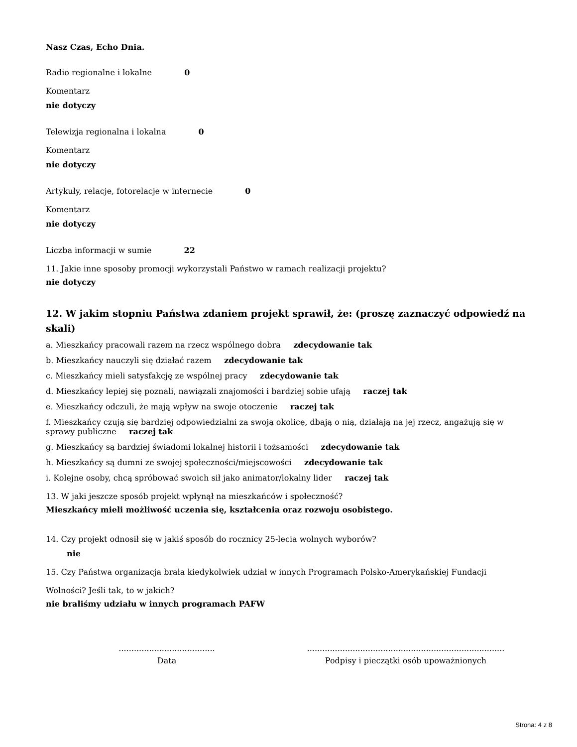Nasz Czas, Echo Dnia.
Radio regionalne i lokalne 0
Komentarz
nie dotyczy
Telewizja regionalna i lokalna 0
Komentarz
nie dotyczy
Artykuły, relacje, fotorelacje w internecie 0
Komentarz
nie dotyczy
Liczba informacji w sumie 22
11. Jakie inne sposoby promocji wykorzystali Państwo w ramach realizacji projektu?
nie dotyczy
12. W jakim stopniu Państwa zdaniem projekt sprawił, że: (proszę zaznaczyć odpowiedź na skali)
a. Mieszkańcy pracowali razem na rzecz wspólnego dobra zdecydowanie tak
b. Mieszkańcy nauczyli się działać razem zdecydowanie tak
c. Mieszkańcy mieli satysfakcję ze wspólnej pracy zdecydowanie tak
d. Mieszkańcy lepiej się poznali, nawiązali znajomości i bardziej sobie ufają raczej tak
e. Mieszkańcy odczuli, że mają wpływ na swoje otoczenie raczej tak
f. Mieszkańcy czują się bardziej odpowiedzialni za swoją okolicę, dbają o nią, działają na jej rzecz, angażują się w sprawy publiczne raczej tak
g. Mieszkańcy są bardziej świadomi lokalnej historii i tożsamości zdecydowanie tak
h. Mieszkańcy są dumni ze swojej społeczności/miejscowości zdecydowanie tak
i. Kolejne osoby, chcą spróbować swoich sił jako animator/lokalny lider raczej tak
13. W jaki jeszcze sposób projekt wpłynął na mieszkańców i społeczność?
Mieszkańcy mieli możliwość uczenia się, kształcenia oraz rozwoju osobistego.
14. Czy projekt odnosił się w jakiś sposób do rocznicy 25-lecia wolnych wyborów?
nie
15. Czy Państwa organizacja brała kiedykolwiek udział w innych Programach Polsko-Amerykańskiej Fundacji
Wolności? Jeśli tak, to w jakich?
nie braliśmy udziału w innych programach PAFW
......................................
Data
..............................................................................
Podpisy i pieczątki osób upoważnionych
Strona: 4 z 8